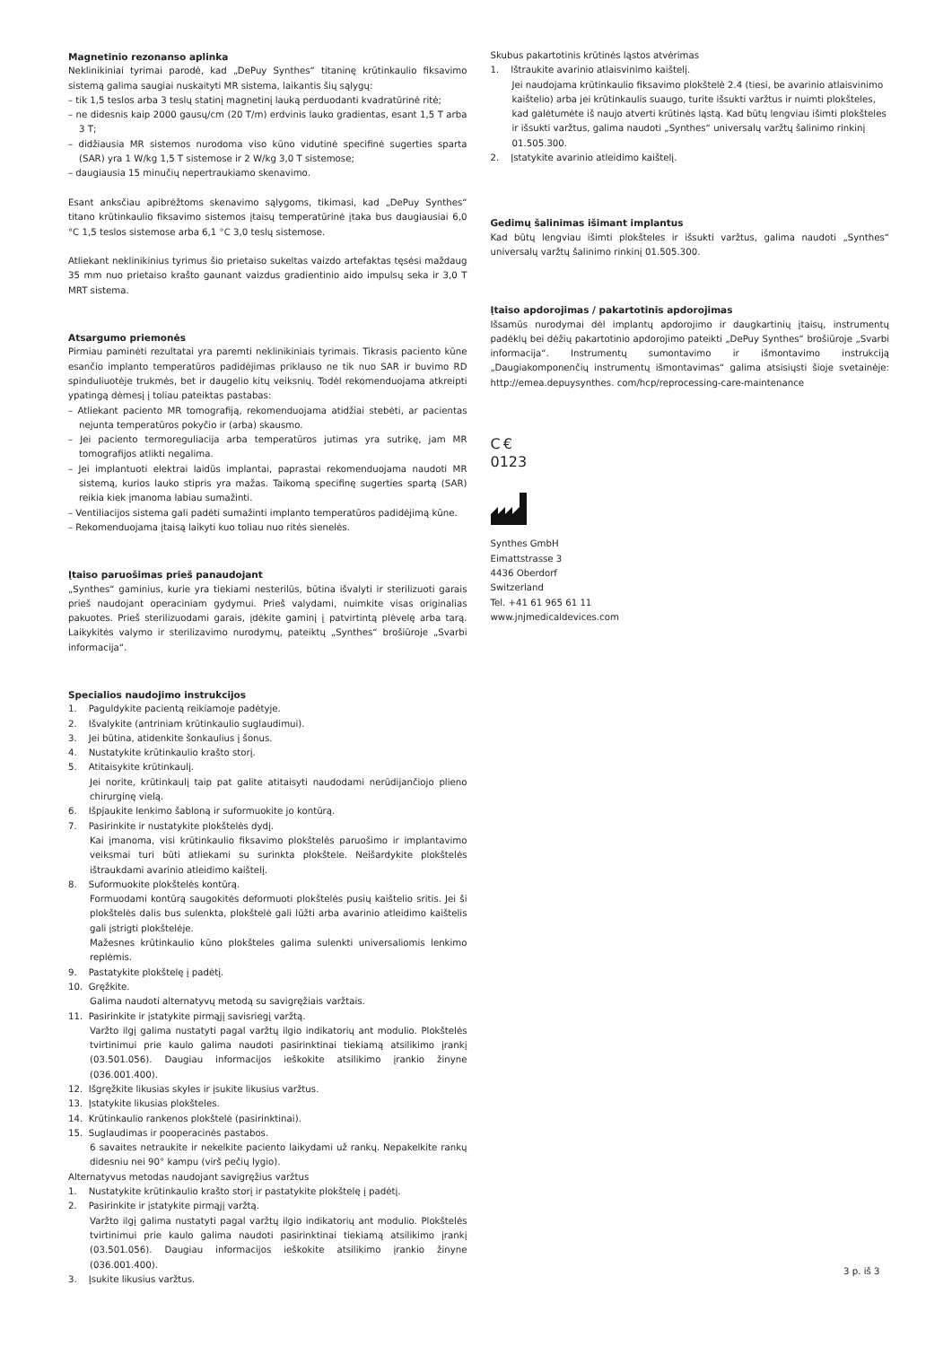Magnetinio rezonanso aplinka
Neklinikiniai tyrimai parodė, kad „DePuy Synthes“ titaninę krūtinkaulio fiksavimo sistemą galima saugiai nuskaityti MR sistema, laikantis šių sąlygų:
– tik 1,5 teslos arba 3 teslų statinį magnetinį lauką perduodanti kvadratūrinė ritė;
– ne didesnis kaip 2000 gausų/cm (20 T/m) erdvinis lauko gradientas, esant 1,5 T arba 3 T;
– didžiausia MR sistemos nurodoma viso kūno vidutinė specifinė sugerties sparta (SAR) yra 1 W/kg 1,5 T sistemose ir 2 W/kg 3,0 T sistemose;
– daugiausia 15 minučių nepertraukiamo skenavimo.
Esant anksčiau apibrėžtoms skenavimo sąlygoms, tikimasi, kad „DePuy Synthes“ titano krūtinkaulio fiksavimo sistemos įtaisų temperatūrinė įtaka bus daugiausiai 6,0 °C 1,5 teslos sistemose arba 6,1 °C 3,0 teslų sistemose.
Atliekant neklinikinius tyrimus šio prietaiso sukeltas vaizdo artefaktas tęsėsi maždaug 35 mm nuo prietaiso krašto gaunant vaizdus gradientinio aido impulsų seka ir 3,0 T MRT sistema.
Atsargumo priemonės
Pirmiau paminėti rezultatai yra paremti neklinikiniais tyrimais. Tikrasis paciento kūne esančio implanto temperatūros padidėjimas priklauso ne tik nuo SAR ir buvimo RD spinduliuotėje trukmės, bet ir daugelio kitų veiksnių. Todėl rekomenduojama atkreipti ypatingą dėmesį į toliau pateiktas pastabas:
– Atliekant paciento MR tomografiją, rekomenduojama atidžiai stebėti, ar pacientas nejunta temperatūros pokyčio ir (arba) skausmo.
– Jei paciento termoreguliacija arba temperatūros jutimas yra sutrikę, jam MR tomografijos atlikti negalima.
– Jei implantuoti elektrai laidūs implantai, paprastai rekomenduojama naudoti MR sistemą, kurios lauko stipris yra mažas. Taikomą specifinę sugerties spartą (SAR) reikia kiek įmanoma labiau sumažinti.
– Ventiliacijos sistema gali padėti sumažinti implanto temperatūros padidėjimą kūne.
– Rekomenduojama įtaisą laikyti kuo toliau nuo ritės sienelės.
Įtaiso paruošimas prieš panaudojant
„Synthes“ gaminius, kurie yra tiekiami nesterilūs, būtina išvalyti ir sterilizuoti garais prieš naudojant operaciniam gydymui. Prieš valydami, nuimkite visas originalias pakuotes. Prieš sterilizuodami garais, įdėkite gaminį į patvirtintą plėvelę arba tarą. Laikykitės valymo ir sterilizavimo nurodymų, pateiktų „Synthes“ brošiūroje „Svarbi informacija“.
Specialios naudojimo instrukcijos
1. Paguldykite pacientą reikiamoje padėtyje.
2. Išvalykite (antriniam krūtinkaulio suglaudimui).
3. Jei būtina, atidenkite šonkaulius į šonus.
4. Nustatykite krūtinkaulio krašto storį.
5. Atitaisykite krūtinkaulį.
Jei norite, krūtinkaulį taip pat galite atitaisyti naudodami nerūdijančiojo plieno chirurginę vielą.
6. Išpjaukite lenkimo šabloną ir suformuokite jo kontūrą.
7. Pasirinkite ir nustatykite plokštelės dydį.
Kai įmanoma, visi krūtinkaulio fiksavimo plokštelės paruošimo ir implantavimo veiksmai turi būti atliekami su surinkta plokštele. Neišardykite plokštelės ištraukdami avarinio atleidimo kaištelį.
8. Suformuokite plokštelės kontūrą.
Formuodami kontūrą saugokitės deformuoti plokštelės pusių kaištelio sritis. Jei ši plokštelės dalis bus sulenkta, plokštelė gali lūžti arba avarinio atleidimo kaištelis gali įstrigti plokštelėje.
Mažesnes krūtinkaulio kūno plokšteles galima sulenkti universaliomis lenkimo replėmis.
9. Pastatykite plokštelę į padėtį.
10. Gręžkite.
Galima naudoti alternatyvų metodą su savigręžiais varžtais.
11. Pasirinkite ir įstatykite pirmąjį savisriegį varžtą.
Varžto ilgį galima nustatyti pagal varžtų ilgio indikatorių ant modulio. Plokštelės tvirtinimui prie kaulo galima naudoti pasirinktinai tiekiamą atsilikimo įrankį (03.501.056). Daugiau informacijos ieškokite atsilikimo įrankio žinyne (036.001.400).
12. Išgręžkite likusias skyles ir įsukite likusius varžtus.
13. Įstatykite likusias plokšteles.
14. Krūtinkaulio rankenos plokštelė (pasirinktinai).
15. Suglaudimas ir pooperacinės pastabos.
6 savaites netraukite ir nekelkite paciento laikydami už rankų. Nepakelkite rankų didesniu nei 90° kampu (virš pečių lygio).
Alternatyvus metodas naudojant savigręžius varžtus
1. Nustatykite krūtinkaulio krašto storį ir pastatykite plokštelę į padėtį.
2. Pasirinkite ir įstatykite pirmąjį varžtą.
Varžto ilgį galima nustatyti pagal varžtų ilgio indikatorių ant modulio. Plokštelės tvirtinimui prie kaulo galima naudoti pasirinktinai tiekiamą atsilikimo įrankį (03.501.056). Daugiau informacijos ieškokite atsilikimo įrankio žinyne (036.001.400).
3. Įsukite likusius varžtus.
Skubus pakartotinis krūtinės ląstos atvėrimas
1. Ištraukite avarinio atlaisvinimo kaištelį.
Jei naudojama krūtinkaulio fiksavimo plokštelė 2.4 (tiesi, be avarinio atlaisvinimo kaištelio) arba jei krūtinkaulis suaugo, turite išsukti varžtus ir nuimti plokšteles, kad galėtumėte iš naujo atverti krūtinės ląstą. Kad būtų lengviau išimti plokšteles ir išsukti varžtus, galima naudoti „Synthes“ universalų varžtų šalinimo rinkinį 01.505.300.
2. Įstatykite avarinio atleidimo kaištelį.
Gedimų šalinimas išimant implantus
Kad būtų lengviau išimti plokšteles ir išsukti varžtus, galima naudoti „Synthes“ universalų varžtų šalinimo rinkinį 01.505.300.
Įtaiso apdorojimas / pakartotinis apdorojimas
Išsamūs nurodymai dėl implantų apdorojimo ir daugkartinių įtaisų, instrumentų padėklų bei dėžių pakartotinio apdorojimo pateikti „DePuy Synthes“ brošiūroje „Svarbi informacija“. Instrumentų sumontavimo ir išmontavimo instrukciją „Daugiakomponenčių instrumentų išmontavimas“ galima atsisiųsti šioje svetainėje: http://emea.depuysynthes. com/hcp/reprocessing-care-maintenance
C €
0123
Synthes GmbH
Eimattstrasse 3
4436 Oberdorf
Switzerland
Tel. +41 61 965 61 11
www.jnjmedicaldevices.com
3 p. iš 3